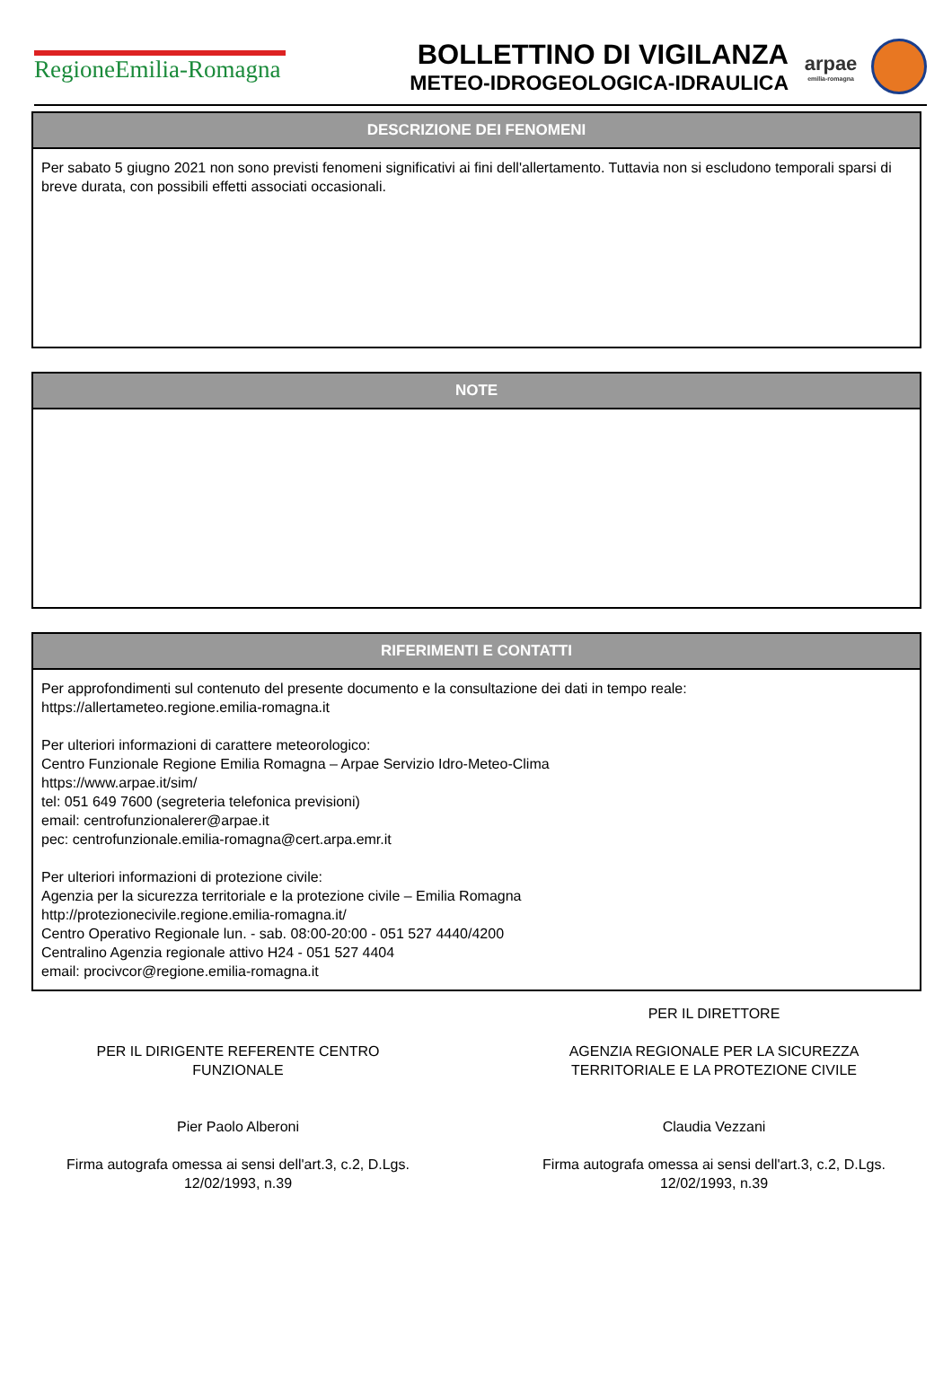RegioneEmilia-Romagna
BOLLETTINO DI VIGILANZA
METEO-IDROGEOLOGICA-IDRAULICA
arpae
emilia-romagna
DESCRIZIONE DEI FENOMENI
Per sabato 5 giugno 2021 non sono previsti fenomeni significativi ai fini dell'allertamento. Tuttavia non si escludono temporali sparsi di breve durata, con possibili effetti associati occasionali.
NOTE
RIFERIMENTI E CONTATTI
Per approfondimenti sul contenuto del presente documento e la consultazione dei dati in tempo reale:
https://allertameteo.regione.emilia-romagna.it
Per ulteriori informazioni di carattere meteorologico:
Centro Funzionale Regione Emilia Romagna – Arpae Servizio Idro-Meteo-Clima
https://www.arpae.it/sim/
tel: 051 649 7600 (segreteria telefonica previsioni)
email: centrofunzionalerer@arpae.it
pec: centrofunzionale.emilia-romagna@cert.arpa.emr.it
Per ulteriori informazioni di protezione civile:
Agenzia per la sicurezza territoriale e la protezione civile – Emilia Romagna
http://protezionecivile.regione.emilia-romagna.it/
Centro Operativo Regionale lun. - sab. 08:00-20:00 - 051 527 4440/4200
Centralino Agenzia regionale attivo H24 - 051 527 4404
email: procivcor@regione.emilia-romagna.it
PER IL DIRIGENTE REFERENTE CENTRO
FUNZIONALE
Pier Paolo Alberoni
Firma autografa omessa ai sensi dell'art.3, c.2, D.Lgs.
12/02/1993, n.39
PER IL DIRETTORE
AGENZIA REGIONALE PER LA SICUREZZA
TERRITORIALE E LA PROTEZIONE CIVILE
Claudia Vezzani
Firma autografa omessa ai sensi dell'art.3, c.2, D.Lgs.
12/02/1993, n.39